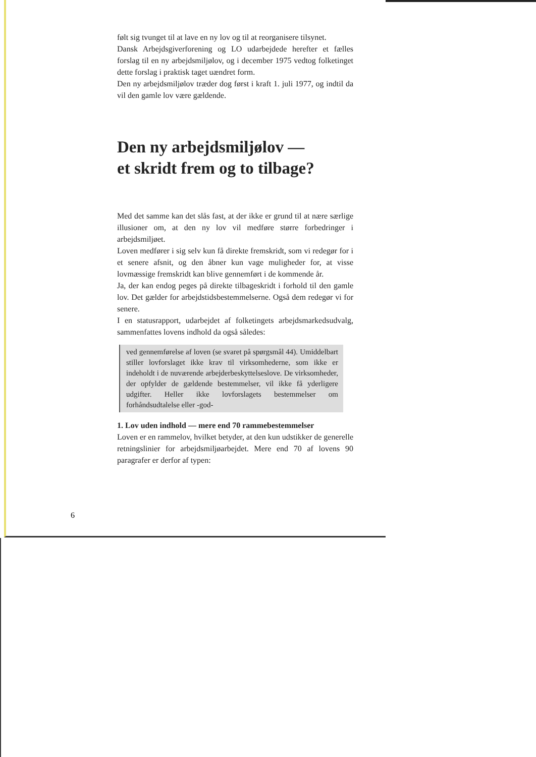følt sig tvunget til at lave en ny lov og til at reorganisere tilsynet.
Dansk Arbejdsgiverforening og LO udarbejdede herefter et fælles forslag til en ny arbejdsmiljølov, og i december 1975 vedtog folketinget dette forslag i praktisk taget uændret form.
Den ny arbejdsmiljølov træder dog først i kraft 1. juli 1977, og indtil da vil den gamle lov være gældende.
Den ny arbejdsmiljølov —
et skridt frem og to tilbage?
Med det samme kan det slås fast, at der ikke er grund til at nære særlige illusioner om, at den ny lov vil medføre større forbedringer i arbejdsmiljøet.
Loven medfører i sig selv kun få direkte fremskridt, som vi redegør for i et senere afsnit, og den åbner kun vage muligheder for, at visse lovmæssige fremskridt kan blive gennemført i de kommende år.
Ja, der kan endog peges på direkte tilbageskridt i forhold til den gamle lov. Det gælder for arbejdstidsbestemmelserne. Også dem redegør vi for senere.
I en statusrapport, udarbejdet af folketingets arbejdsmarkedsudvalg, sammenfattes lovens indhold da også således:
ved gennemførelse af loven (se svaret på spørgsmål 44). Umiddelbart stiller lovforslaget ikke krav til virksomhederne, som ikke er indeholdt i de nuværende arbejderbeskyttelseslove. De virksomheder, der opfylder de gældende bestemmelser, vil ikke få yderligere udgifter. Heller ikke lovforslagets bestemmelser om forhåndsudtalelse eller -god-
1. Lov uden indhold — mere end 70 rammebestemmelser
Loven er en rammelov, hvilket betyder, at den kun udstikker de generelle retningslinier for arbejdsmiljøarbejdet. Mere end 70 af lovens 90 paragrafer er derfor af typen:
6